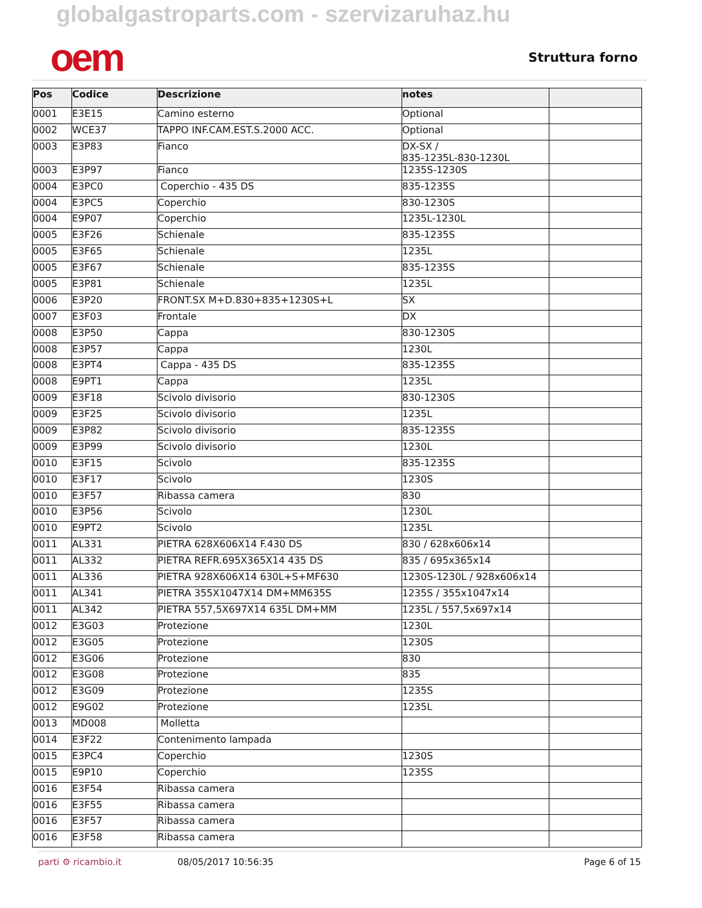globalgastroparts.com - szervizaruhaz.hu
oem
Struttura forno
| Pos | Codice | Descrizione | notes | |
| --- | --- | --- | --- | --- |
| 0001 | E3E15 | Camino esterno | Optional | |
| 0002 | WCE37 | TAPPO INF.CAM.EST.S.2000 ACC. | Optional | |
| 0003 | E3P83 | Fianco | DX-SX / 835-1235L-830-1230L | |
| 0003 | E3P97 | Fianco | 1235S-1230S | |
| 0004 | E3PC0 | Coperchio - 435 DS | 835-1235S | |
| 0004 | E3PC5 | Coperchio | 830-1230S | |
| 0004 | E9P07 | Coperchio | 1235L-1230L | |
| 0005 | E3F26 | Schienale | 835-1235S | |
| 0005 | E3F65 | Schienale | 1235L | |
| 0005 | E3F67 | Schienale | 835-1235S | |
| 0005 | E3P81 | Schienale | 1235L | |
| 0006 | E3P20 | FRONT.SX M+D.830+835+1230S+L | SX | |
| 0007 | E3F03 | Frontale | DX | |
| 0008 | E3P50 | Cappa | 830-1230S | |
| 0008 | E3P57 | Cappa | 1230L | |
| 0008 | E3PT4 | Cappa - 435 DS | 835-1235S | |
| 0008 | E9PT1 | Cappa | 1235L | |
| 0009 | E3F18 | Scivolo divisorio | 830-1230S | |
| 0009 | E3F25 | Scivolo divisorio | 1235L | |
| 0009 | E3P82 | Scivolo divisorio | 835-1235S | |
| 0009 | E3P99 | Scivolo divisorio | 1230L | |
| 0010 | E3F15 | Scivolo | 835-1235S | |
| 0010 | E3F17 | Scivolo | 1230S | |
| 0010 | E3F57 | Ribassa camera | 830 | |
| 0010 | E3P56 | Scivolo | 1230L | |
| 0010 | E9PT2 | Scivolo | 1235L | |
| 0011 | AL331 | PIETRA 628X606X14 F.430 DS | 830 / 628x606x14 | |
| 0011 | AL332 | PIETRA REFR.695X365X14 435 DS | 835 / 695x365x14 | |
| 0011 | AL336 | PIETRA 928X606X14 630L+S+MF630 | 1230S-1230L / 928x606x14 | |
| 0011 | AL341 | PIETRA 355X1047X14 DM+MM635S | 1235S / 355x1047x14 | |
| 0011 | AL342 | PIETRA 557,5X697X14 635L DM+MM | 1235L / 557,5x697x14 | |
| 0012 | E3G03 | Protezione | 1230L | |
| 0012 | E3G05 | Protezione | 1230S | |
| 0012 | E3G06 | Protezione | 830 | |
| 0012 | E3G08 | Protezione | 835 | |
| 0012 | E3G09 | Protezione | 1235S | |
| 0012 | E9G02 | Protezione | 1235L | |
| 0013 | MD008 | Molletta | | |
| 0014 | E3F22 | Contenimento lampada | | |
| 0015 | E3PC4 | Coperchio | 1230S | |
| 0015 | E9P10 | Coperchio | 1235S | |
| 0016 | E3F54 | Ribassa camera | | |
| 0016 | E3F55 | Ribassa camera | | |
| 0016 | E3F57 | Ribassa camera | | |
| 0016 | E3F58 | Ribassa camera | | |
parti ⚙ ricambio.it 08/05/2017 10:56:35 Page 6 of 15